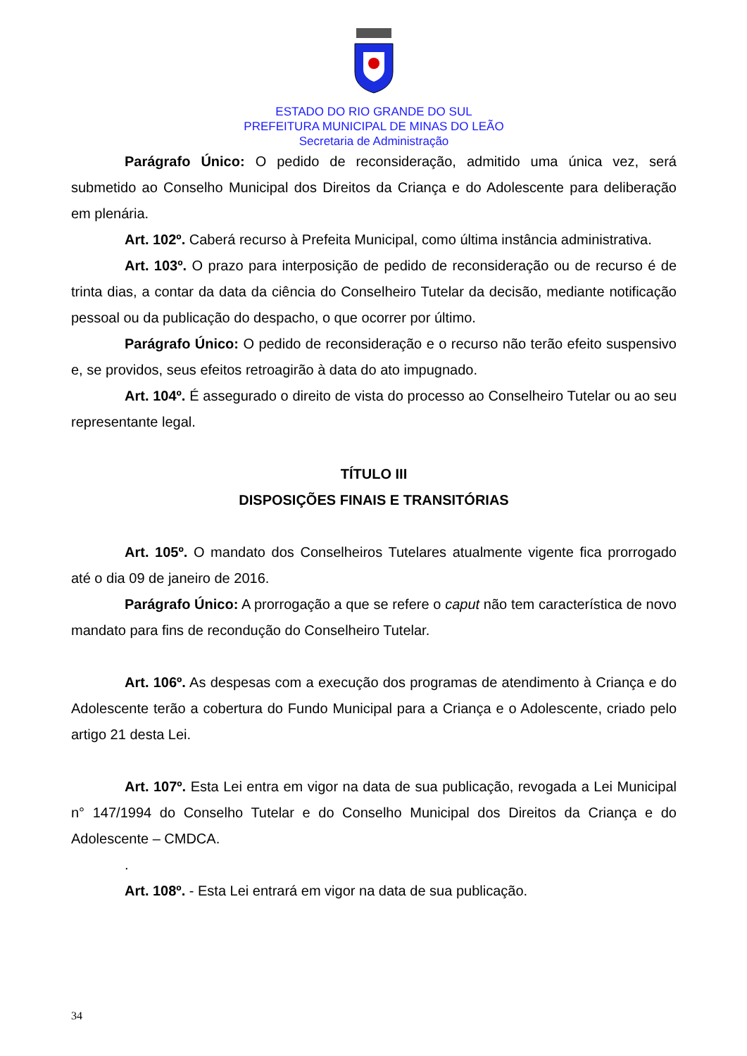ESTADO DO RIO GRANDE DO SUL
PREFEITURA MUNICIPAL DE MINAS DO LEÃO
Secretaria de Administração
Parágrafo Único: O pedido de reconsideração, admitido uma única vez, será submetido ao Conselho Municipal dos Direitos da Criança e do Adolescente para deliberação em plenária.
Art. 102º. Caberá recurso à Prefeita Municipal, como última instância administrativa.
Art. 103º. O prazo para interposição de pedido de reconsideração ou de recurso é de trinta dias, a contar da data da ciência do Conselheiro Tutelar da decisão, mediante notificação pessoal ou da publicação do despacho, o que ocorrer por último.
Parágrafo Único: O pedido de reconsideração e o recurso não terão efeito suspensivo e, se providos, seus efeitos retroagirão à data do ato impugnado.
Art. 104º. É assegurado o direito de vista do processo ao Conselheiro Tutelar ou ao seu representante legal.
TÍTULO III
DISPOSIÇÕES FINAIS E TRANSITÓRIAS
Art. 105º. O mandato dos Conselheiros Tutelares atualmente vigente fica prorrogado até o dia 09 de janeiro de 2016.
Parágrafo Único: A prorrogação a que se refere o caput não tem característica de novo mandato para fins de recondução do Conselheiro Tutelar.
Art. 106º. As despesas com a execução dos programas de atendimento à Criança e do Adolescente terão a cobertura do Fundo Municipal para a Criança e o Adolescente, criado pelo artigo 21 desta Lei.
Art. 107º. Esta Lei entra em vigor na data de sua publicação, revogada a Lei Municipal n° 147/1994 do Conselho Tutelar e do Conselho Municipal dos Direitos da Criança e do Adolescente – CMDCA.
.
Art. 108º. - Esta Lei entrará em vigor na data de sua publicação.
34